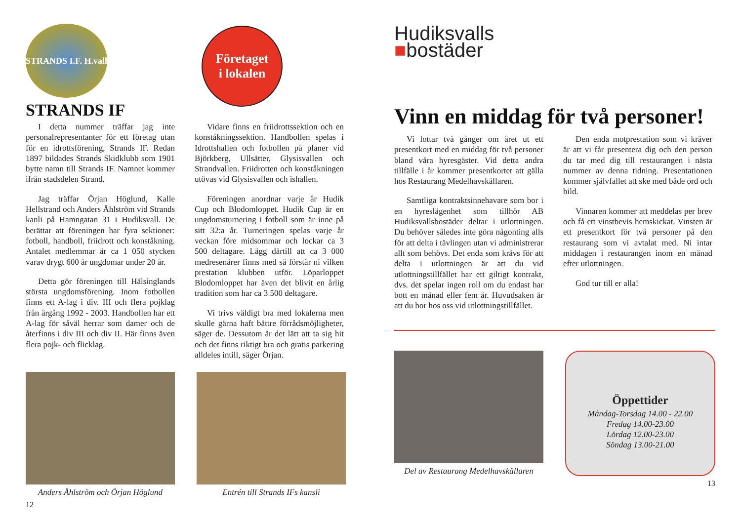STRANDS I.F. H.vall
Företaget
i lokalen
STRANDS IF
I detta nummer träffar jag inte personalrepresentanter för ett företag utan för en idrottsförening, Strands IF. Redan 1897 bildades Strands Skidklubb som 1901 bytte namn till Strands IF. Namnet kommer ifrån stadsdelen Strand.
Jag träffar Örjan Höglund, Kalle Hellstrand och Anders Åhlström vid Strands kanli på Hamngatan 31 i Hudiksvall. De berättar att föreningen har fyra sektioner: fotboll, handboll, friidrott och konståkning. Antalet medlemmar är ca 1 050 stycken varav drygt 600 är ungdomar under 20 år.
Detta gör föreningen till Hälsinglands största ungdomsförening. Inom fotbollen finns ett A-lag i div. III och flera pojklag från årgång 1992 - 2003. Handbollen har ett A-lag för såväl herrar som damer och de återfinns i div III och div II. Här finns även flera pojk- och flicklag.
Vidare finns en friidrottssektion och en konståkningssektion. Handbollen spelas i Idrottshallen och fotbollen på planer vid Björkberg, Ullsätter, Glysisvallen och Strandvallen. Friidrotten och konståkningen utövas vid Glysisvallen och ishallen.
Föreningen anordnar varje år Hudik Cup och Blodomloppet. Hudik Cup är en ungdomsturnering i fotboll som är inne på sitt 32:a år. Turneringen spelas varje år veckan före midsommar och lockar ca 3 500 deltagare. Lägg därtill att ca 3 000 medresenärer finns med så förstår ni vilken prestation klubben utför. Löparloppet Blodomloppet har även det blivit en årlig tradition som har ca 3 500 deltagare.
Vi trivs väldigt bra med lokalerna men skulle gärna haft bättre förrådsmöjligheter, säger de. Dessutom är det lätt att ta sig hit och det finns riktigt bra och gratis parkering alldeles intill, säger Örjan.
Anders Åhlström och Örjan Höglund
Entrén till Strands IFs kansli
12
Hudiksvalls
■bostäder
Vinn en middag för två personer!
Vi lottar två gånger om året ut ett presentkort med en middag för två personer bland våra hyresgäster. Vid detta andra tillfälle i år kommer presentkortet att gälla hos Restaurang Medelhavskällaren.
Samtliga kontraktsinnehavare som bor i en hyreslägenhet som tillhör AB Hudiksvallsbostäder deltar i utlottningen. Du behöver således inte göra någonting alls för att delta i tävlingen utan vi administrerar allt som behövs. Det enda som krävs för att delta i utlottningen är att du vid utlottningstillfället har ett giltigt kontrakt, dvs. det spelar ingen roll om du endast har bott en månad eller fem år. Huvudsaken är att du bor hos oss vid utlottningstillfället.
Den enda motprestation som vi kräver är att vi får presentera dig och den person du tar med dig till restaurangen i nästa nummer av denna tidning. Presentationen kommer självfallet att ske med både ord och bild.
Vinnaren kommer att meddelas per brev och få ett vinstbevis hemskickat. Vinsten är ett presentkort för två personer på den restaurang som vi avtalat med. Ni intar middagen i restaurangen inom en månad efter utlottningen.
God tur till er alla!
Del av Restaurang Medelhavskällaren
Öppettider
Måndag-Torsdag 14.00 - 22.00
Fredag 14.00-23.00
Lördag 12.00-23.00
Söndag 13.00-21.00
13